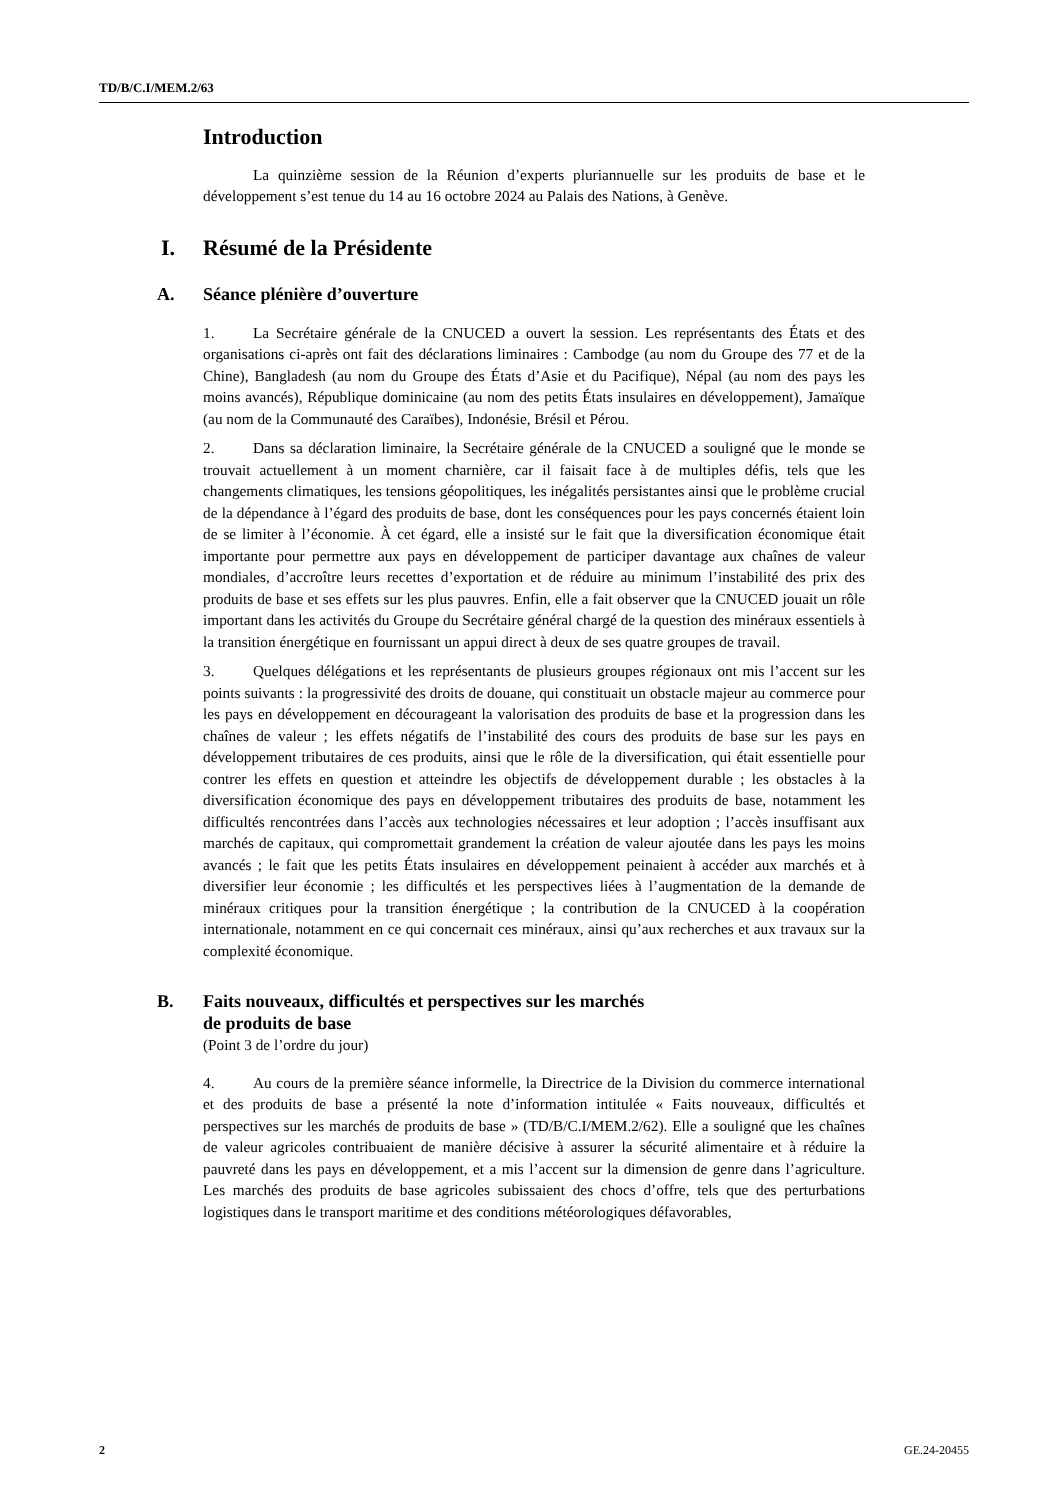TD/B/C.I/MEM.2/63
Introduction
La quinzième session de la Réunion d’experts pluriannuelle sur les produits de base et le développement s’est tenue du 14 au 16 octobre 2024 au Palais des Nations, à Genève.
I. Résumé de la Présidente
A. Séance plénière d’ouverture
1. La Secrétaire générale de la CNUCED a ouvert la session. Les représentants des États et des organisations ci-après ont fait des déclarations liminaires : Cambodge (au nom du Groupe des 77 et de la Chine), Bangladesh (au nom du Groupe des États d’Asie et du Pacifique), Népal (au nom des pays les moins avancés), République dominicaine (au nom des petits États insulaires en développement), Jamaïque (au nom de la Communauté des Caraïbes), Indonésie, Brésil et Pérou.
2. Dans sa déclaration liminaire, la Secrétaire générale de la CNUCED a souligné que le monde se trouvait actuellement à un moment charnière, car il faisait face à de multiples défis, tels que les changements climatiques, les tensions géopolitiques, les inégalités persistantes ainsi que le problème crucial de la dépendance à l’égard des produits de base, dont les conséquences pour les pays concernés étaient loin de se limiter à l’économie. À cet égard, elle a insisté sur le fait que la diversification économique était importante pour permettre aux pays en développement de participer davantage aux chaînes de valeur mondiales, d’accroître leurs recettes d’exportation et de réduire au minimum l’instabilité des prix des produits de base et ses effets sur les plus pauvres. Enfin, elle a fait observer que la CNUCED jouait un rôle important dans les activités du Groupe du Secrétaire général chargé de la question des minéraux essentiels à la transition énergétique en fournissant un appui direct à deux de ses quatre groupes de travail.
3. Quelques délégations et les représentants de plusieurs groupes régionaux ont mis l’accent sur les points suivants : la progressivité des droits de douane, qui constituait un obstacle majeur au commerce pour les pays en développement en décourageant la valorisation des produits de base et la progression dans les chaînes de valeur ; les effets négatifs de l’instabilité des cours des produits de base sur les pays en développement tributaires de ces produits, ainsi que le rôle de la diversification, qui était essentielle pour contrer les effets en question et atteindre les objectifs de développement durable ; les obstacles à la diversification économique des pays en développement tributaires des produits de base, notamment les difficultés rencontrées dans l’accès aux technologies nécessaires et leur adoption ; l’accès insuffisant aux marchés de capitaux, qui compromettait grandement la création de valeur ajoutée dans les pays les moins avancés ; le fait que les petits États insulaires en développement peinaient à accéder aux marchés et à diversifier leur économie ; les difficultés et les perspectives liées à l’augmentation de la demande de minéraux critiques pour la transition énergétique ; la contribution de la CNUCED à la coopération internationale, notamment en ce qui concernait ces minéraux, ainsi qu’aux recherches et aux travaux sur la complexité économique.
B. Faits nouveaux, difficultés et perspectives sur les marchés
de produits de base
(Point 3 de l’ordre du jour)
4. Au cours de la première séance informelle, la Directrice de la Division du commerce international et des produits de base a présenté la note d’information intitulée « Faits nouveaux, difficultés et perspectives sur les marchés de produits de base » (TD/B/C.I/MEM.2/62). Elle a souligné que les chaînes de valeur agricoles contribuaient de manière décisive à assurer la sécurité alimentaire et à réduire la pauvreté dans les pays en développement, et a mis l’accent sur la dimension de genre dans l’agriculture. Les marchés des produits de base agricoles subissaient des chocs d’offre, tels que des perturbations logistiques dans le transport maritime et des conditions météorologiques défavorables,
2 GE.24-20455